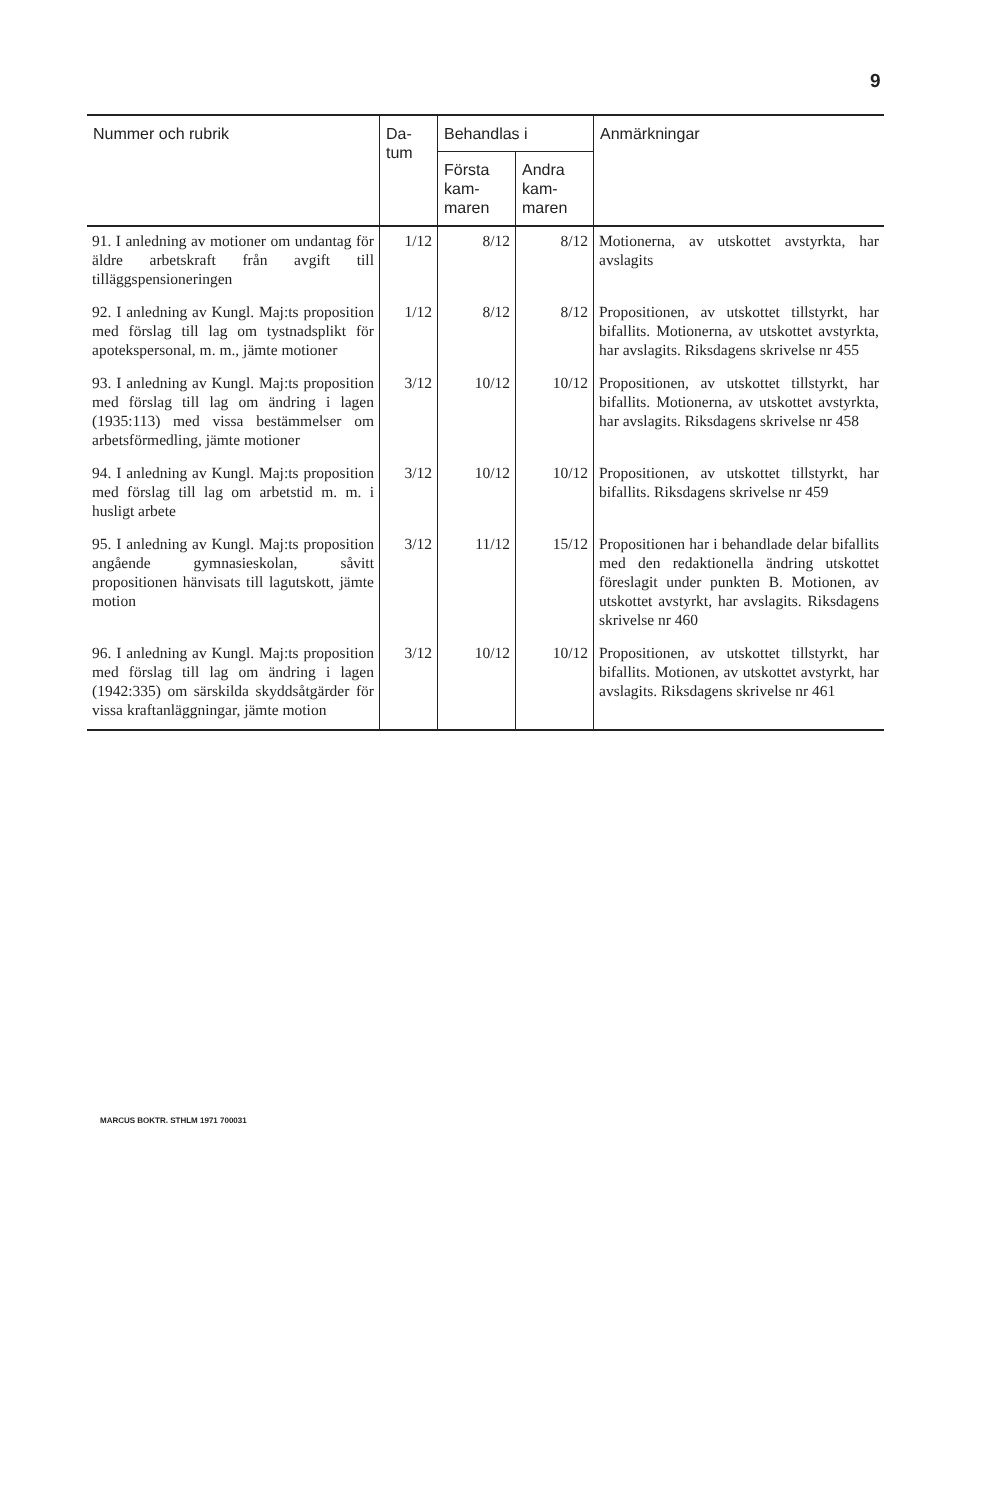9
| Nummer och rubrik | Da- tum | Behandlas i | | Anmärkningar |
| --- | --- | --- | --- | --- |
| | | Första kam- maren | Andra kam- maren | |
| 91. I anledning av motioner om undantag för äldre arbetskraft från avgift till tilläggspensioneringen | 1/12 | 8/12 | 8/12 | Motionerna, av utskottet avstyrkta, har avslagits |
| 92. I anledning av Kungl. Maj:ts proposition med förslag till lag om tystnadsplikt för apotekspersonal, m. m., jämte motioner | 1/12 | 8/12 | 8/12 | Propositionen, av utskottet tillstyrkt, har bifallits. Motionerna, av utskottet avstyrkta, har avslagits. Riksdagens skrivelse nr 455 |
| 93. I anledning av Kungl. Maj:ts proposition med förslag till lag om ändring i lagen (1935:113) med vissa bestämmelser om arbetsförmedling, jämte motioner | 3/12 | 10/12 | 10/12 | Propositionen, av utskottet tillstyrkt, har bifallits. Motionerna, av utskottet avstyrkta, har avslagits. Riksdagens skrivelse nr 458 |
| 94. I anledning av Kungl. Maj:ts proposition med förslag till lag om arbetstid m. m. i husligt arbete | 3/12 | 10/12 | 10/12 | Propositionen, av utskottet tillstyrkt, har bifallits. Riksdagens skrivelse nr 459 |
| 95. I anledning av Kungl. Maj:ts proposition angående gymnasieskolan, såvitt propositionen hänvisats till lagutskott, jämte motion | 3/12 | 11/12 | 15/12 | Propositionen har i behandlade delar bifallits med den redaktionella ändring utskottet föreslagit under punkten B. Motionen, av utskottet avstyrkt, har avslagits. Riksdagens skrivelse nr 460 |
| 96. I anledning av Kungl. Maj:ts proposition med förslag till lag om ändring i lagen (1942:335) om särskilda skyddsåtgärder för vissa kraftanläggningar, jämte motion | 3/12 | 10/12 | 10/12 | Propositionen, av utskottet tillstyrkt, har bifallits. Motionen, av utskottet avstyrkt, har avslagits. Riksdagens skrivelse nr 461 |
MARCUS BOKTR. STHLM 1971 700031